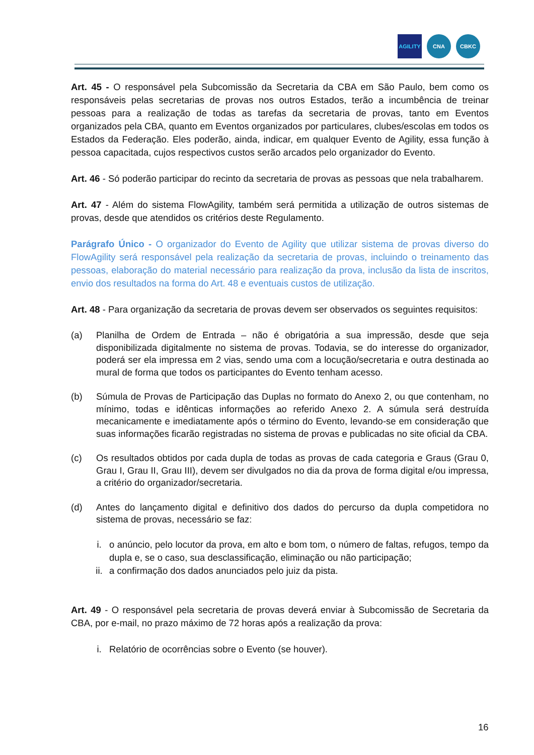AGILITY CNA CBKC
Art. 45 - O responsável pela Subcomissão da Secretaria da CBA em São Paulo, bem como os responsáveis pelas secretarias de provas nos outros Estados, terão a incumbência de treinar pessoas para a realização de todas as tarefas da secretaria de provas, tanto em Eventos organizados pela CBA, quanto em Eventos organizados por particulares, clubes/escolas em todos os Estados da Federação. Eles poderão, ainda, indicar, em qualquer Evento de Agility, essa função à pessoa capacitada, cujos respectivos custos serão arcados pelo organizador do Evento.
Art. 46 - Só poderão participar do recinto da secretaria de provas as pessoas que nela trabalharem.
Art. 47 - Além do sistema FlowAgility, também será permitida a utilização de outros sistemas de provas, desde que atendidos os critérios deste Regulamento.
Parágrafo Único - O organizador do Evento de Agility que utilizar sistema de provas diverso do FlowAgility será responsável pela realização da secretaria de provas, incluindo o treinamento das pessoas, elaboração do material necessário para realização da prova, inclusão da lista de inscritos, envio dos resultados na forma do Art. 48 e eventuais custos de utilização.
Art. 48 - Para organização da secretaria de provas devem ser observados os seguintes requisitos:
(a) Planilha de Ordem de Entrada – não é obrigatória a sua impressão, desde que seja disponibilizada digitalmente no sistema de provas. Todavia, se do interesse do organizador, poderá ser ela impressa em 2 vias, sendo uma com a locução/secretaria e outra destinada ao mural de forma que todos os participantes do Evento tenham acesso.
(b) Súmula de Provas de Participação das Duplas no formato do Anexo 2, ou que contenham, no mínimo, todas e idênticas informações ao referido Anexo 2. A súmula será destruída mecanicamente e imediatamente após o término do Evento, levando-se em consideração que suas informações ficarão registradas no sistema de provas e publicadas no site oficial da CBA.
(c) Os resultados obtidos por cada dupla de todas as provas de cada categoria e Graus (Grau 0, Grau I, Grau II, Grau III), devem ser divulgados no dia da prova de forma digital e/ou impressa, a critério do organizador/secretaria.
(d) Antes do lançamento digital e definitivo dos dados do percurso da dupla competidora no sistema de provas, necessário se faz:
i. o anúncio, pelo locutor da prova, em alto e bom tom, o número de faltas, refugos, tempo da dupla e, se o caso, sua desclassificação, eliminação ou não participação;
ii. a confirmação dos dados anunciados pelo juiz da pista.
Art. 49 - O responsável pela secretaria de provas deverá enviar à Subcomissão de Secretaria da CBA, por e-mail, no prazo máximo de 72 horas após a realização da prova:
i. Relatório de ocorrências sobre o Evento (se houver).
16